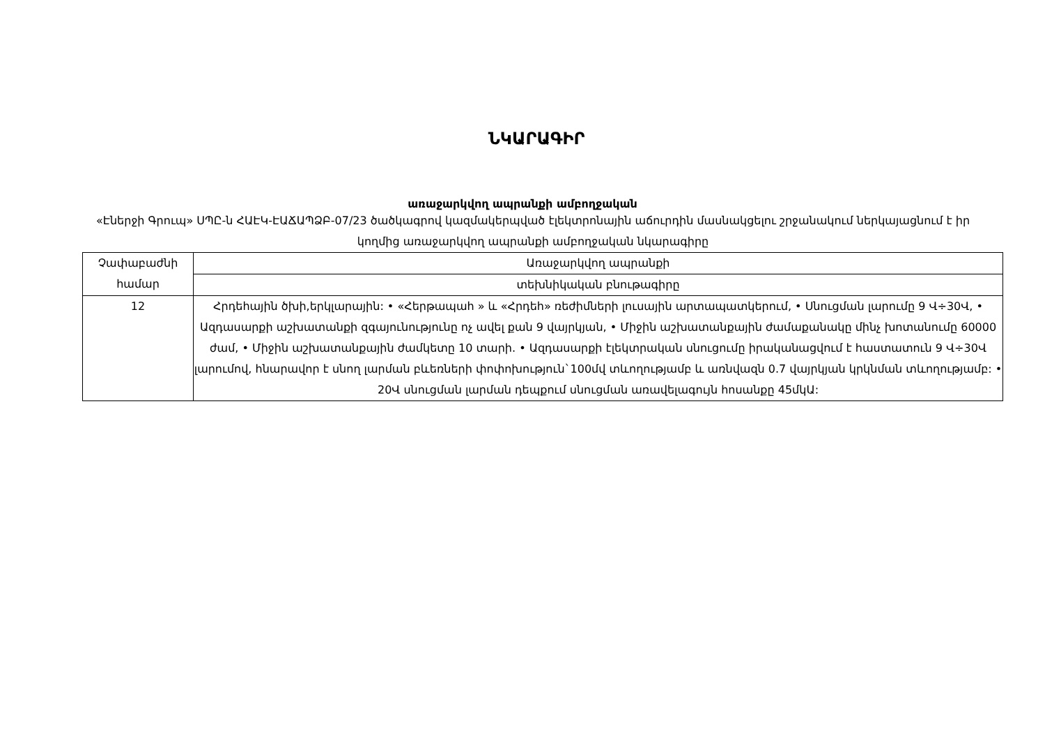ՆԿԱՐԱԳԻՐ
առաջարկվող ապրանքի ամբողջական
«Էներջի Գրուպ» ՍՊԸ-ն ՀԱԷԿ-ԷԱՃԱՊՁԲ-07/23 ծածկագրով կազմակերպված էլեկտրոնային աճուրդին մասնակցելու շրջանակում ներկայացնում է իր կողմից առաջարկվող ապրանքի ամբողջական նկարագիրը
| Չափաբաժնի համար | Առաջարկվող ապրանքի |
| | տեխնիկական բնութագիրը |
| 12 | Հրդեհային ծխի,երկլարային: • «Հերթապահ » և «Հրդեհ» ռեժիմների լուսային արտապատկերում, • Սնուցման լարումը 9 Վ÷30Վ, • Ազդասարքի աշխատանքի զգայունությունը ոչ ավել քան 9 վայրկյան, • Միջին աշխատանքային ժամաքանակը մինչ խոտանումը 60000 ժամ, • Միջին աշխատանքային ժամկետը 10 տարի. • Ազդասարքի էլեկտրական սնուցումը իրականացվում է հաստատուն 9 Վ÷30Վ լարումով, հնարավոր է սնող լարման բևեռների փոփոխություն`100մվ տևողությամբ և առնվազն 0.7 վայրկյան կրկնման տևողությամբ: • 20Վ սնուցման լարման դեպքում սնուցման առավելագույն հոսանքը 45մկԱ: |